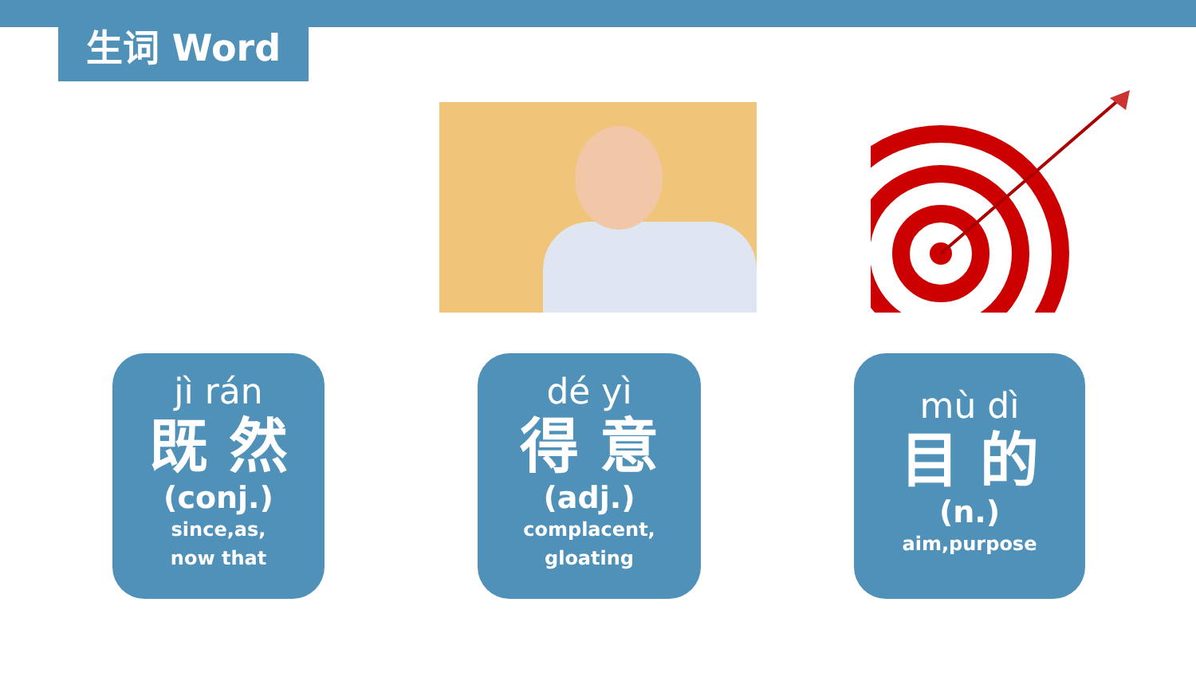生词 Word
jì rán
既 然
(conj.)
since,as,
now that
dé yì
得 意
(adj.)
complacent,
gloating
mù dì
目 的
(n.)
aim,purpose